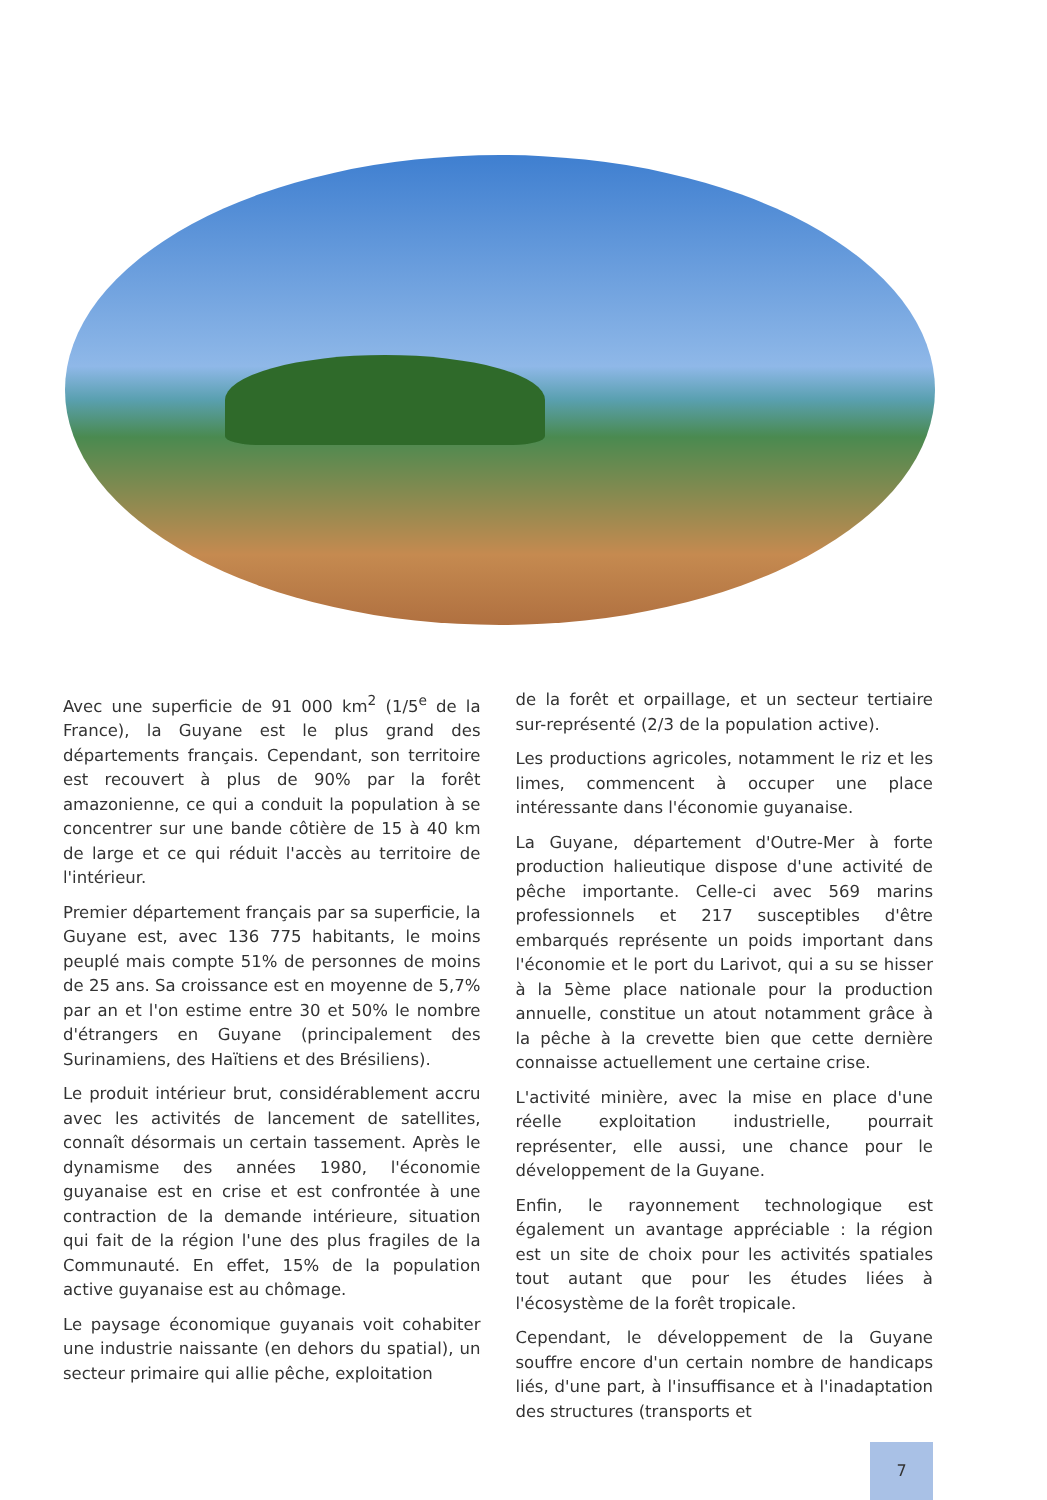Avec une superficie de 91 000 km<sup>2</sup> (1/5<sup>e</sup> de la France), la Guyane est le plus grand des départements français. Cependant, son territoire est recouvert à plus de 90% par la forêt amazonienne, ce qui a conduit la population à se concentrer sur une bande côtière de 15 à 40 km de large et ce qui réduit l'accès au territoire de l'intérieur.
Premier département français par sa superficie, la Guyane est, avec 136 775 habitants, le moins peuplé mais compte 51% de personnes de moins de 25 ans. Sa croissance est en moyenne de 5,7% par an et l'on estime entre 30 et 50% le nombre d'étrangers en Guyane (principalement des Surinamiens, des Haïtiens et des Brésiliens).
Le produit intérieur brut, considérablement accru avec les activités de lancement de satellites, connaît désormais un certain tassement. Après le dynamisme des années 1980, l'économie guyanaise est en crise et est confrontée à une contraction de la demande intérieure, situation qui fait de la région l'une des plus fragiles de la Communauté. En effet, 15% de la population active guyanaise est au chômage.
Le paysage économique guyanais voit cohabiter une industrie naissante (en dehors du spatial), un secteur primaire qui allie pêche, exploitation
de la forêt et orpaillage, et un secteur tertiaire sur-représenté (2/3 de la population active).
Les productions agricoles, notamment le riz et les limes, commencent à occuper une place intéressante dans l'économie guyanaise.
La Guyane, département d'Outre-Mer à forte production halieutique dispose d'une activité de pêche importante. Celle-ci avec 569 marins professionnels et 217 susceptibles d'être embarqués représente un poids important dans l'économie et le port du Larivot, qui a su se hisser à la 5ème place nationale pour la production annuelle, constitue un atout notamment grâce à la pêche à la crevette bien que cette dernière connaisse actuellement une certaine crise.
L'activité minière, avec la mise en place d'une réelle exploitation industrielle, pourrait représenter, elle aussi, une chance pour le développement de la Guyane.
Enfin, le rayonnement technologique est également un avantage appréciable : la région est un site de choix pour les activités spatiales tout autant que pour les études liées à l'écosystème de la forêt tropicale.
Cependant, le développement de la Guyane souffre encore d'un certain nombre de handicaps liés, d'une part, à l'insuffisance et à l'inadaptation des structures (transports et
7